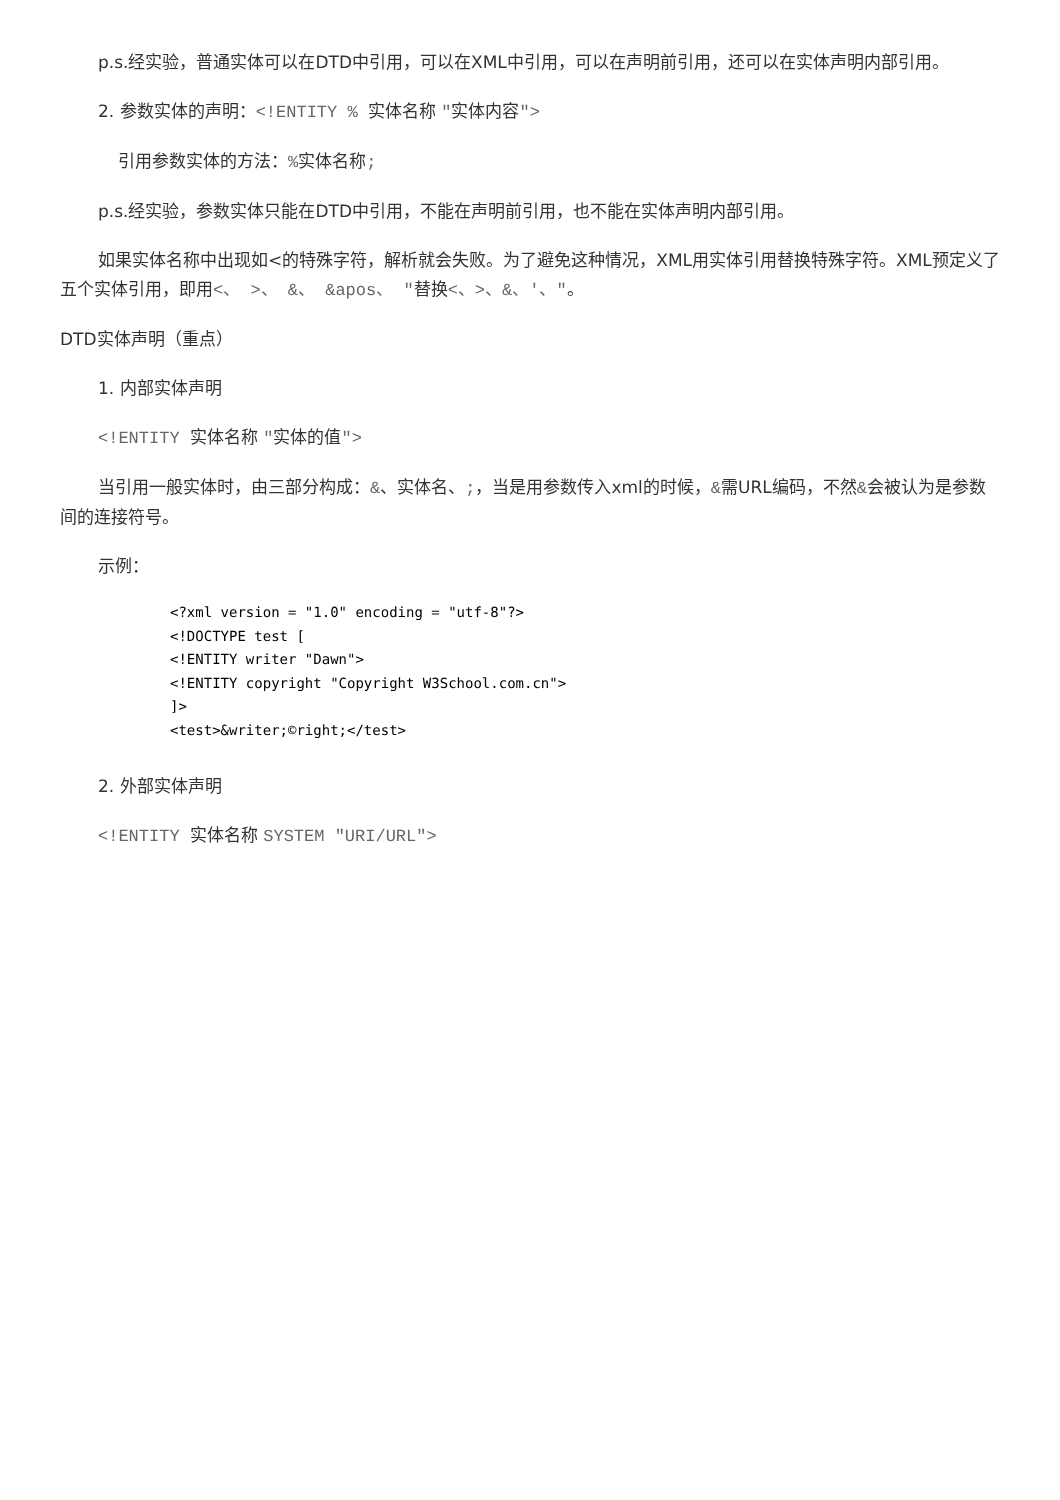p.s.经实验，普通实体可以在DTD中引用，可以在XML中引用，可以在声明前引用，还可以在实体声明内部引用。
2. 参数实体的声明：<!ENTITY % 实体名称 "实体内容">
引用参数实体的方法：% 实体名称;
p.s.经实验，参数实体只能在DTD中引用，不能在声明前引用，也不能在实体声明内部引用。
如果实体名称中出现如<的特殊字符，解析就会失败。为了避免这种情况，XML用实体引用替换特殊字符。XML预定义了五个实体引用，即用<、 >、 &、 &apos、 "替换<、>、&、'、"。
DTD实体声明（重点）
1. 内部实体声明
<!ENTITY 实体名称 "实体的值">
当引用一般实体时，由三部分构成：&、实体名、;，当是用参数传入xml的时候，&需URL编码，不然&会被认为是参数间的连接符号。
示例：
<?xml version = "1.0" encoding = "utf-8"?>
<!DOCTYPE test [
<!ENTITY writer "Dawn">
<!ENTITY copyright "Copyright W3School.com.cn">
]>
<test>&writer;©right;</test>
2. 外部实体声明
<!ENTITY 实体名称 SYSTEM "URI/URL">